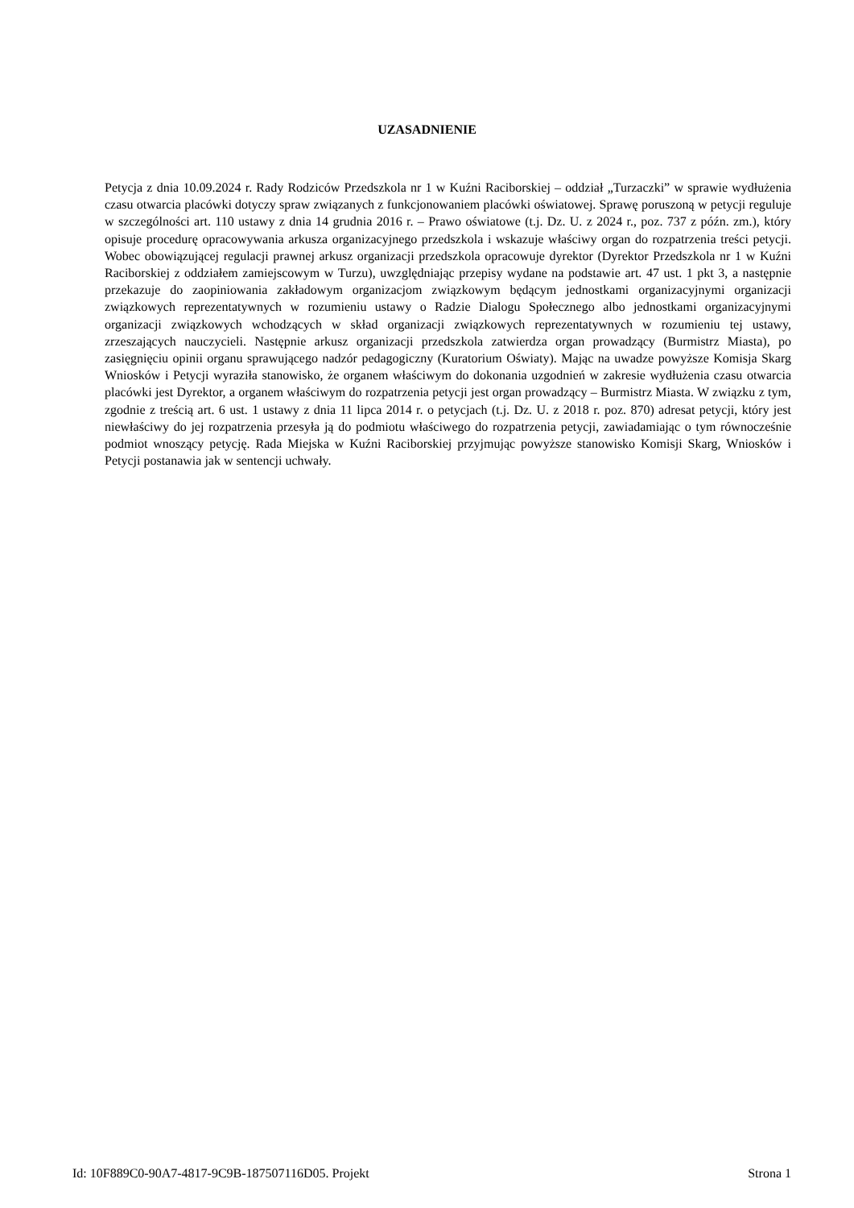UZASADNIENIE
Petycja z dnia 10.09.2024 r. Rady Rodziców Przedszkola nr 1 w Kuźni Raciborskiej – oddział „Turzaczki” w sprawie wydłużenia czasu otwarcia placówki dotyczy spraw związanych z funkcjonowaniem placówki oświatowej. Sprawę poruszoną w petycji reguluje w szczególności art. 110 ustawy z dnia 14 grudnia 2016 r. – Prawo oświatowe (t.j. Dz. U. z 2024 r., poz. 737 z późn. zm.), który opisuje procedurę opracowywania arkusza organizacyjnego przedszkola i wskazuje właściwy organ do rozpatrzenia treści petycji. Wobec obowiązującej regulacji prawnej arkusz organizacji przedszkola opracowuje dyrektor (Dyrektor Przedszkola nr 1 w Kuźni Raciborskiej z oddziałem zamiejscowym w Turzu), uwzględniając przepisy wydane na podstawie art. 47 ust. 1 pkt 3, a następnie przekazuje do zaopiniowania zakładowym organizacjom związkowym będącym jednostkami organizacyjnymi organizacji związkowych reprezentatywnych w rozumieniu ustawy o Radzie Dialogu Społecznego albo jednostkami organizacyjnymi organizacji związkowych wchodzących w skład organizacji związkowych reprezentatywnych w rozumieniu tej ustawy, zrzeszających nauczycieli. Następnie arkusz organizacji przedszkola zatwierdza organ prowadzący (Burmistrz Miasta), po zasięgnięciu opinii organu sprawującego nadzór pedagogiczny (Kuratorium Oświaty). Mając na uwadze powyższe Komisja Skarg Wniosków i Petycji wyraziła stanowisko, że organem właściwym do dokonania uzgodnień w zakresie wydłużenia czasu otwarcia placówki jest Dyrektor, a organem właściwym do rozpatrzenia petycji jest organ prowadzący – Burmistrz Miasta. W związku z tym, zgodnie z treścią art. 6 ust. 1 ustawy z dnia 11 lipca 2014 r. o petycjach (t.j. Dz. U. z 2018 r. poz. 870) adresat petycji, który jest niewłaściwy do jej rozpatrzenia przesyła ją do podmiotu właściwego do rozpatrzenia petycji, zawiadamiając o tym równocześnie podmiot wnoszący petycję. Rada Miejska w Kuźni Raciborskiej przyjmując powyższe stanowisko Komisji Skarg, Wniosków i Petycji postanawia jak w sentencji uchwały.
Id: 10F889C0-90A7-4817-9C9B-187507116D05. Projekt Strona 1